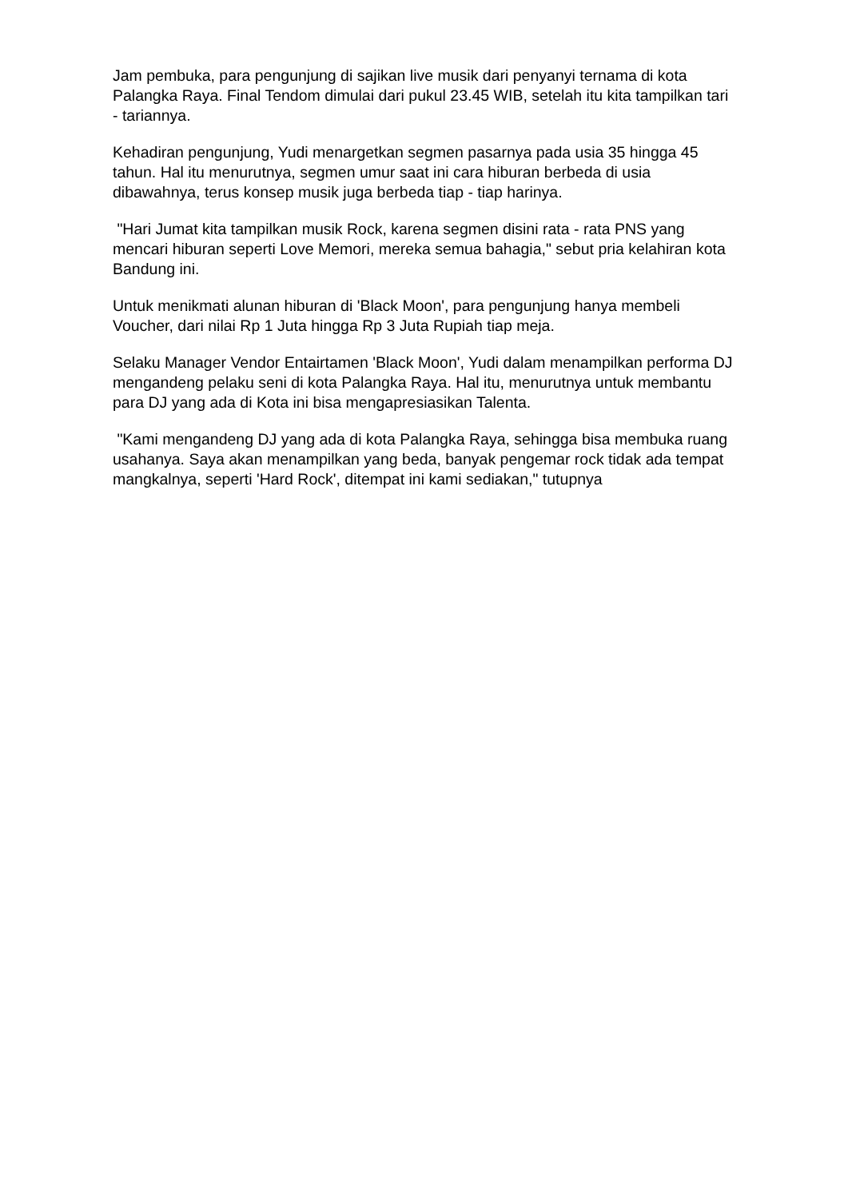Jam pembuka, para pengunjung di sajikan live musik dari penyanyi ternama di kota Palangka Raya. Final Tendom dimulai dari pukul 23.45 WIB, setelah itu kita tampilkan tari - tariannya.
Kehadiran pengunjung, Yudi menargetkan segmen pasarnya pada usia 35 hingga 45 tahun. Hal itu menurutnya, segmen umur saat ini cara hiburan berbeda di usia dibawahnya, terus konsep musik juga berbeda tiap - tiap harinya.
"Hari Jumat kita tampilkan musik Rock, karena segmen disini rata - rata PNS yang mencari hiburan seperti Love Memori, mereka semua bahagia," sebut pria kelahiran kota Bandung ini.
Untuk menikmati alunan hiburan di 'Black Moon', para pengunjung hanya membeli Voucher, dari nilai Rp 1 Juta hingga Rp 3 Juta Rupiah tiap meja.
Selaku Manager Vendor Entairtamen 'Black Moon', Yudi dalam menampilkan performa DJ mengandeng pelaku seni di kota Palangka Raya. Hal itu, menurutnya untuk membantu para DJ yang ada di Kota ini bisa mengapresiasikan Talenta.
"Kami mengandeng DJ yang ada di kota Palangka Raya, sehingga bisa membuka ruang usahanya. Saya akan menampilkan yang beda, banyak pengemar rock tidak ada tempat mangkalnya, seperti 'Hard Rock', ditempat ini kami sediakan," tutupnya